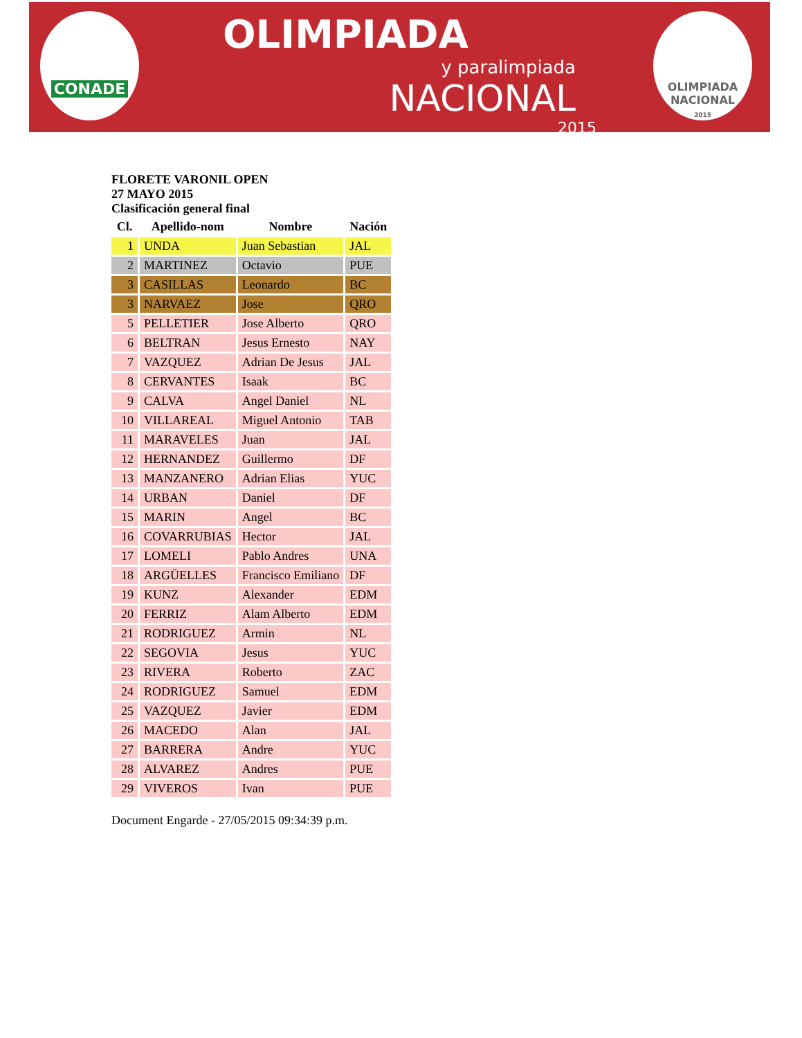CONADE
OLIMPIADA
y paralimpiada
NACIONAL
2015
OLIMPIADA
NACIONAL
2015
FLORETE VARONIL OPEN
27 MAYO 2015
Clasificación general final
| Cl. | Apellido-nom | Nombre | Nación |
| --- | --- | --- | --- |
| 1 | UNDA | Juan Sebastian | JAL |
| 2 | MARTINEZ | Octavio | PUE |
| 3 | CASILLAS | Leonardo | BC |
| 3 | NARVAEZ | Jose | QRO |
| 5 | PELLETIER | Jose Alberto | QRO |
| 6 | BELTRAN | Jesus Ernesto | NAY |
| 7 | VAZQUEZ | Adrian De Jesus | JAL |
| 8 | CERVANTES | Isaak | BC |
| 9 | CALVA | Angel Daniel | NL |
| 10 | VILLAREAL | Miguel Antonio | TAB |
| 11 | MARAVELES | Juan | JAL |
| 12 | HERNANDEZ | Guillermo | DF |
| 13 | MANZANERO | Adrian Elias | YUC |
| 14 | URBAN | Daniel | DF |
| 15 | MARIN | Angel | BC |
| 16 | COVARRUBIAS | Hector | JAL |
| 17 | LOMELI | Pablo Andres | UNA |
| 18 | ARGÜELLES | Francisco Emiliano | DF |
| 19 | KUNZ | Alexander | EDM |
| 20 | FERRIZ | Alam Alberto | EDM |
| 21 | RODRIGUEZ | Armin | NL |
| 22 | SEGOVIA | Jesus | YUC |
| 23 | RIVERA | Roberto | ZAC |
| 24 | RODRIGUEZ | Samuel | EDM |
| 25 | VAZQUEZ | Javier | EDM |
| 26 | MACEDO | Alan | JAL |
| 27 | BARRERA | Andre | YUC |
| 28 | ALVAREZ | Andres | PUE |
| 29 | VIVEROS | Ivan | PUE |
Document Engarde - 27/05/2015 09:34:39 p.m.